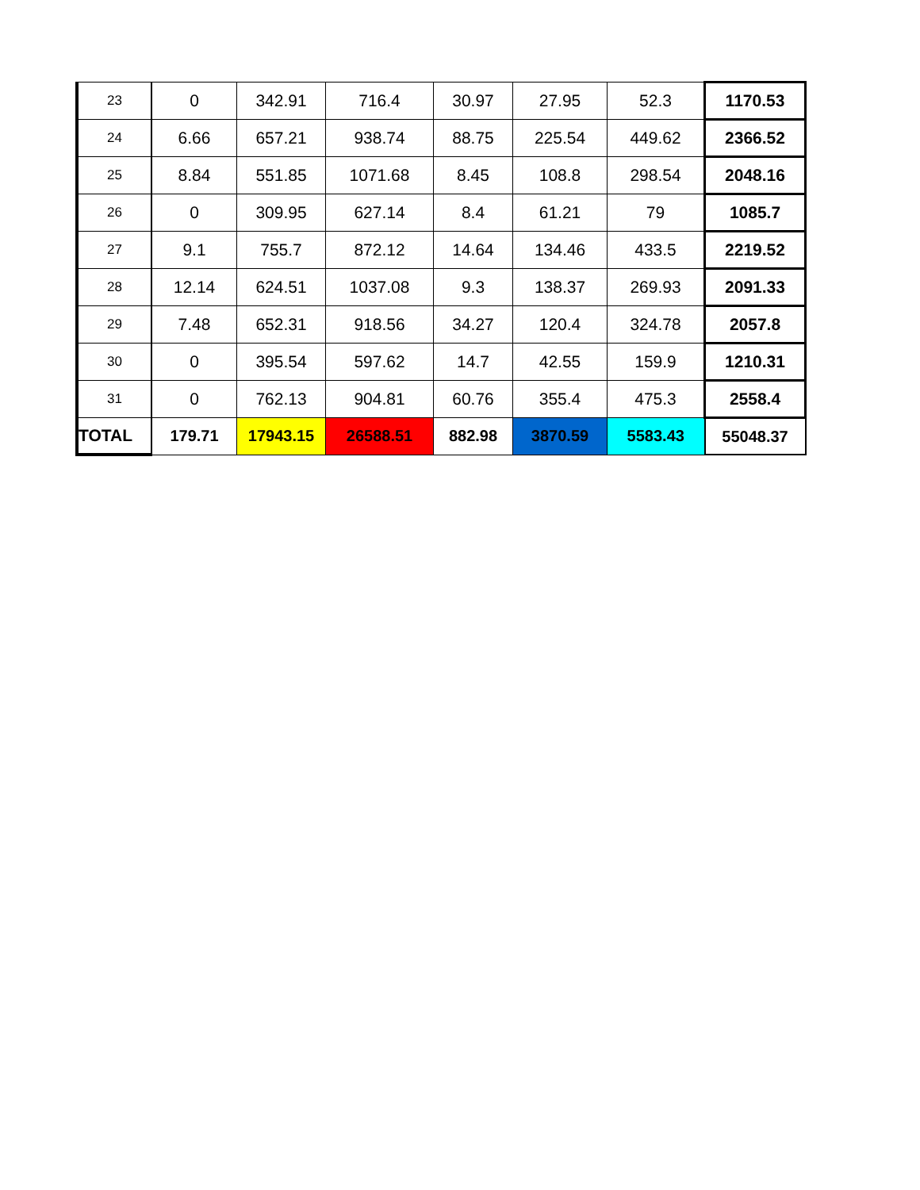| 23 | 0 | 342.91 | 716.4 | 30.97 | 27.95 | 52.3 | 1170.53 |
| 24 | 6.66 | 657.21 | 938.74 | 88.75 | 225.54 | 449.62 | 2366.52 |
| 25 | 8.84 | 551.85 | 1071.68 | 8.45 | 108.8 | 298.54 | 2048.16 |
| 26 | 0 | 309.95 | 627.14 | 8.4 | 61.21 | 79 | 1085.7 |
| 27 | 9.1 | 755.7 | 872.12 | 14.64 | 134.46 | 433.5 | 2219.52 |
| 28 | 12.14 | 624.51 | 1037.08 | 9.3 | 138.37 | 269.93 | 2091.33 |
| 29 | 7.48 | 652.31 | 918.56 | 34.27 | 120.4 | 324.78 | 2057.8 |
| 30 | 0 | 395.54 | 597.62 | 14.7 | 42.55 | 159.9 | 1210.31 |
| 31 | 0 | 762.13 | 904.81 | 60.76 | 355.4 | 475.3 | 2558.4 |
| TOTAL | 179.71 | 17943.15 | 26588.51 | 882.98 | 3870.59 | 5583.43 | 55048.37 |